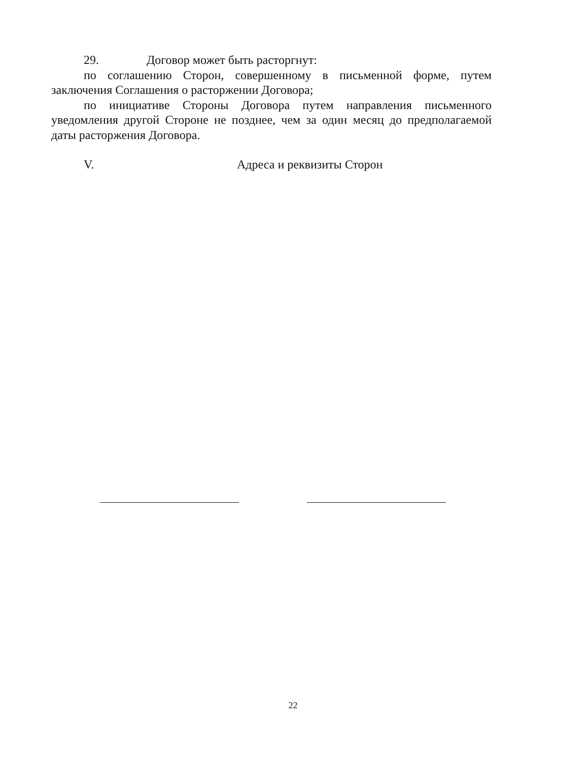29. Договор может быть расторгнут:
по соглашению Сторон, совершенному в письменной форме, путем заключения Соглашения о расторжении Договора;
по инициативе Стороны Договора путем направления письменного уведомления другой Стороне не позднее, чем за один месяц до предполагаемой даты расторжения Договора.
V. Адреса и реквизиты Сторон
22